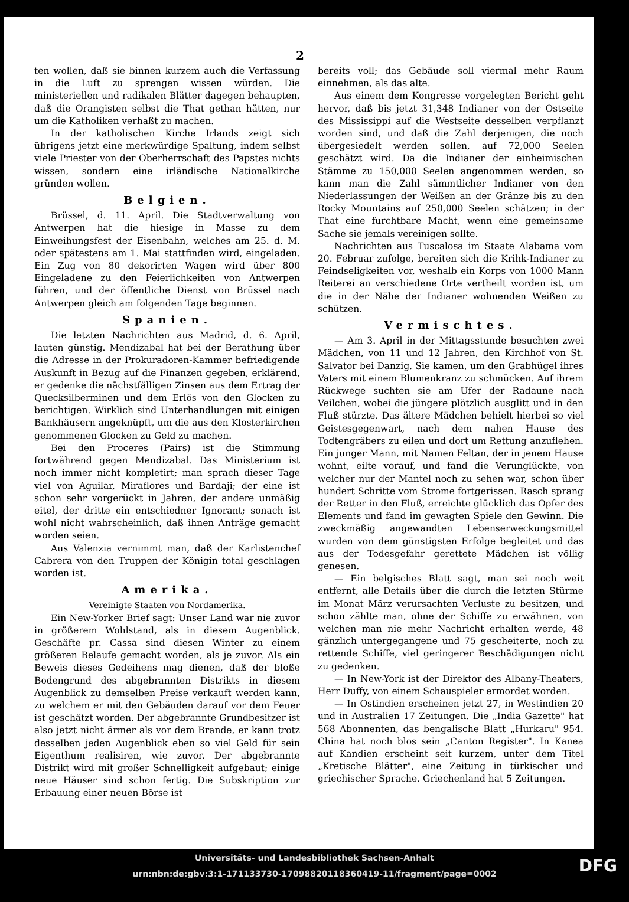2
ten wollen, daß sie binnen kurzem auch die Verfassung in die Luft zu sprengen wissen würden. Die ministeriellen und radikalen Blätter dagegen behaupten, daß die Orangisten selbst die That gethan hätten, nur um die Katholiken verhaßt zu machen.
In der katholischen Kirche Irlands zeigt sich übrigens jetzt eine merkwürdige Spaltung, indem selbst viele Priester von der Oberherrschaft des Papstes nichts wissen, sondern eine irländische Nationalkirche gründen wollen.
Belgien.
Brüssel, d. 11. April. Die Stadtverwaltung von Antwerpen hat die hiesige in Masse zu dem Einweihungsfest der Eisenbahn, welches am 25. d. M. oder spätestens am 1. Mai stattfinden wird, eingeladen. Ein Zug von 80 dekorirten Wagen wird über 800 Eingeladene zu den Feierlichkeiten von Antwerpen führen, und der öffentliche Dienst von Brüssel nach Antwerpen gleich am folgenden Tage beginnen.
Spanien.
Die letzten Nachrichten aus Madrid, d. 6. April, lauten günstig. Mendizabal hat bei der Berathung über die Adresse in der Prokuradoren-Kammer befriedigende Auskunft in Bezug auf die Finanzen gegeben, erklärend, er gedenke die nächstfälligen Zinsen aus dem Ertrag der Quecksilberminen und dem Erlös von den Glocken zu berichtigen. Wirklich sind Unterhandlungen mit einigen Bankhäusern angeknüpft, um die aus den Klosterkirchen genommenen Glocken zu Geld zu machen.
Bei den Proceres (Pairs) ist die Stimmung fortwährend gegen Mendizabal. Das Ministerium ist noch immer nicht kompletirt; man sprach dieser Tage viel von Aguilar, Miraflores und Bardaji; der eine ist schon sehr vorgerückt in Jahren, der andere unmäßig eitel, der dritte ein entschiedner Ignorant; sonach ist wohl nicht wahrscheinlich, daß ihnen Anträge gemacht worden seien.
Aus Valenzia vernimmt man, daß der Karlistenchef Cabrera von den Truppen der Königin total geschlagen worden ist.
Amerika.
Vereinigte Staaten von Nordamerika.
Ein New-Yorker Brief sagt: Unser Land war nie zuvor in größerem Wohlstand, als in diesem Augenblick. Geschäfte pr. Cassa sind diesen Winter zu einem größeren Belaufe gemacht worden, als je zuvor. Als ein Beweis dieses Gedeihens mag dienen, daß der bloße Bodengrund des abgebrannten Distrikts in diesem Augenblick zu demselben Preise verkauft werden kann, zu welchem er mit den Gebäuden darauf vor dem Feuer ist geschätzt worden. Der abgebrannte Grundbesitzer ist also jetzt nicht ärmer als vor dem Brande, er kann trotz desselben jeden Augenblick eben so viel Geld für sein Eigenthum realisiren, wie zuvor. Der abgebrannte Distrikt wird mit großer Schnelligkeit aufgebaut; einige neue Häuser sind schon fertig. Die Subskription zur Erbauung einer neuen Börse ist
bereits voll; das Gebäude soll viermal mehr Raum einnehmen, als das alte.
Aus einem dem Kongresse vorgelegten Bericht geht hervor, daß bis jetzt 31,348 Indianer von der Ostseite des Mississippi auf die Westseite desselben verpflanzt worden sind, und daß die Zahl derjenigen, die noch übergesiedelt werden sollen, auf 72,000 Seelen geschätzt wird. Da die Indianer der einheimischen Stämme zu 150,000 Seelen angenommen werden, so kann man die Zahl sämmtlicher Indianer von den Niederlassungen der Weißen an der Gränze bis zu den Rocky Mountains auf 250,000 Seelen schätzen; in der That eine furchtbare Macht, wenn eine gemeinsame Sache sie jemals vereinigen sollte.
Nachrichten aus Tuscalosa im Staate Alabama vom 20. Februar zufolge, bereiten sich die Krihk-Indianer zu Feindseligkeiten vor, weshalb ein Korps von 1000 Mann Reiterei an verschiedene Orte vertheilt worden ist, um die in der Nähe der Indianer wohnenden Weißen zu schützen.
Vermischtes.
— Am 3. April in der Mittagsstunde besuchten zwei Mädchen, von 11 und 12 Jahren, den Kirchhof von St. Salvator bei Danzig. Sie kamen, um den Grabhügel ihres Vaters mit einem Blumenkranz zu schmücken. Auf ihrem Rückwege suchten sie am Ufer der Radaune nach Veilchen, wobei die jüngere plötzlich ausglitt und in den Fluß stürzte. Das ältere Mädchen behielt hierbei so viel Geistesgegenwart, nach dem nahen Hause des Todtengräbers zu eilen und dort um Rettung anzuflehen. Ein junger Mann, mit Namen Feltan, der in jenem Hause wohnt, eilte vorauf, und fand die Verunglückte, von welcher nur der Mantel noch zu sehen war, schon über hundert Schritte vom Strome fortgerissen. Rasch sprang der Retter in den Fluß, erreichte glücklich das Opfer des Elements und fand im gewagten Spiele den Gewinn. Die zweckmäßig angewandten Lebenserweckungsmittel wurden von dem günstigsten Erfolge begleitet und das aus der Todesgefahr gerettete Mädchen ist völlig genesen.
— Ein belgisches Blatt sagt, man sei noch weit entfernt, alle Details über die durch die letzten Stürme im Monat März verursachten Verluste zu besitzen, und schon zählte man, ohne der Schiffe zu erwähnen, von welchen man nie mehr Nachricht erhalten werde, 48 gänzlich untergegangene und 75 gescheiterte, noch zu rettende Schiffe, viel geringerer Beschädigungen nicht zu gedenken.
— In New-York ist der Direktor des Albany-Theaters, Herr Duffy, von einem Schauspieler ermordet worden.
— In Ostindien erscheinen jetzt 27, in Westindien 20 und in Australien 17 Zeitungen. Die „India Gazette" hat 568 Abonnenten, das bengalische Blatt „Hurkaru" 954. China hat noch blos sein „Canton Register". In Kanea auf Kandien erscheint seit kurzem, unter dem Titel „Kretische Blätter", eine Zeitung in türkischer und griechischer Sprache. Griechenland hat 5 Zeitungen.
Universitäts- und Landesbibliothek Sachsen-Anhalt
urn:nbn:de:gbv:3:1-171133730-17098820118360419-11/fragment/page=0002
DFG